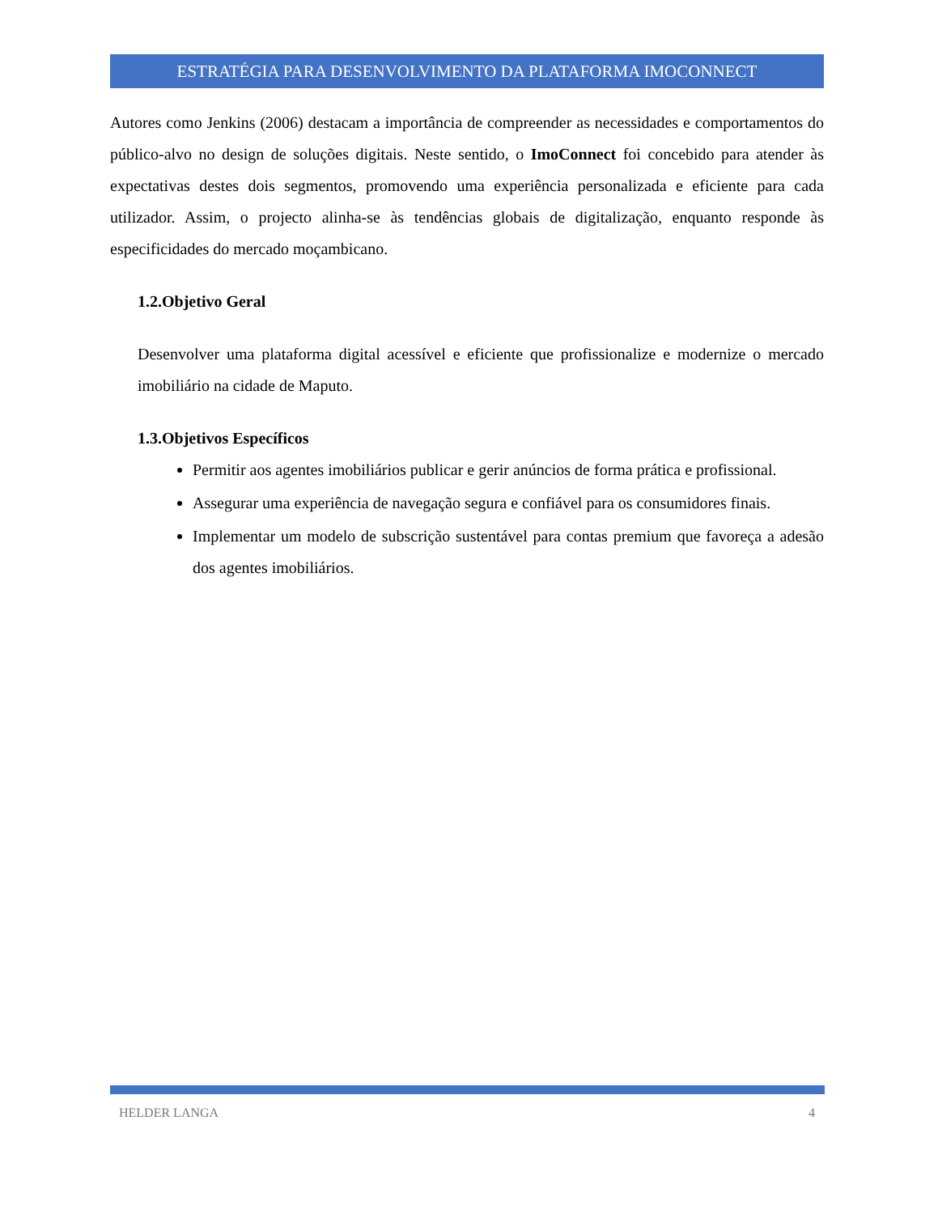ESTRATÉGIA PARA DESENVOLVIMENTO DA PLATAFORMA IMOCONNECT
Autores como Jenkins (2006) destacam a importância de compreender as necessidades e comportamentos do público-alvo no design de soluções digitais. Neste sentido, o ImoConnect foi concebido para atender às expectativas destes dois segmentos, promovendo uma experiência personalizada e eficiente para cada utilizador. Assim, o projecto alinha-se às tendências globais de digitalização, enquanto responde às especificidades do mercado moçambicano.
1.2.Objetivo Geral
Desenvolver uma plataforma digital acessível e eficiente que profissionalize e modernize o mercado imobiliário na cidade de Maputo.
1.3.Objetivos Específicos
Permitir aos agentes imobiliários publicar e gerir anúncios de forma prática e profissional.
Assegurar uma experiência de navegação segura e confiável para os consumidores finais.
Implementar um modelo de subscrição sustentável para contas premium que favoreça a adesão dos agentes imobiliários.
HELDER LANGA 4